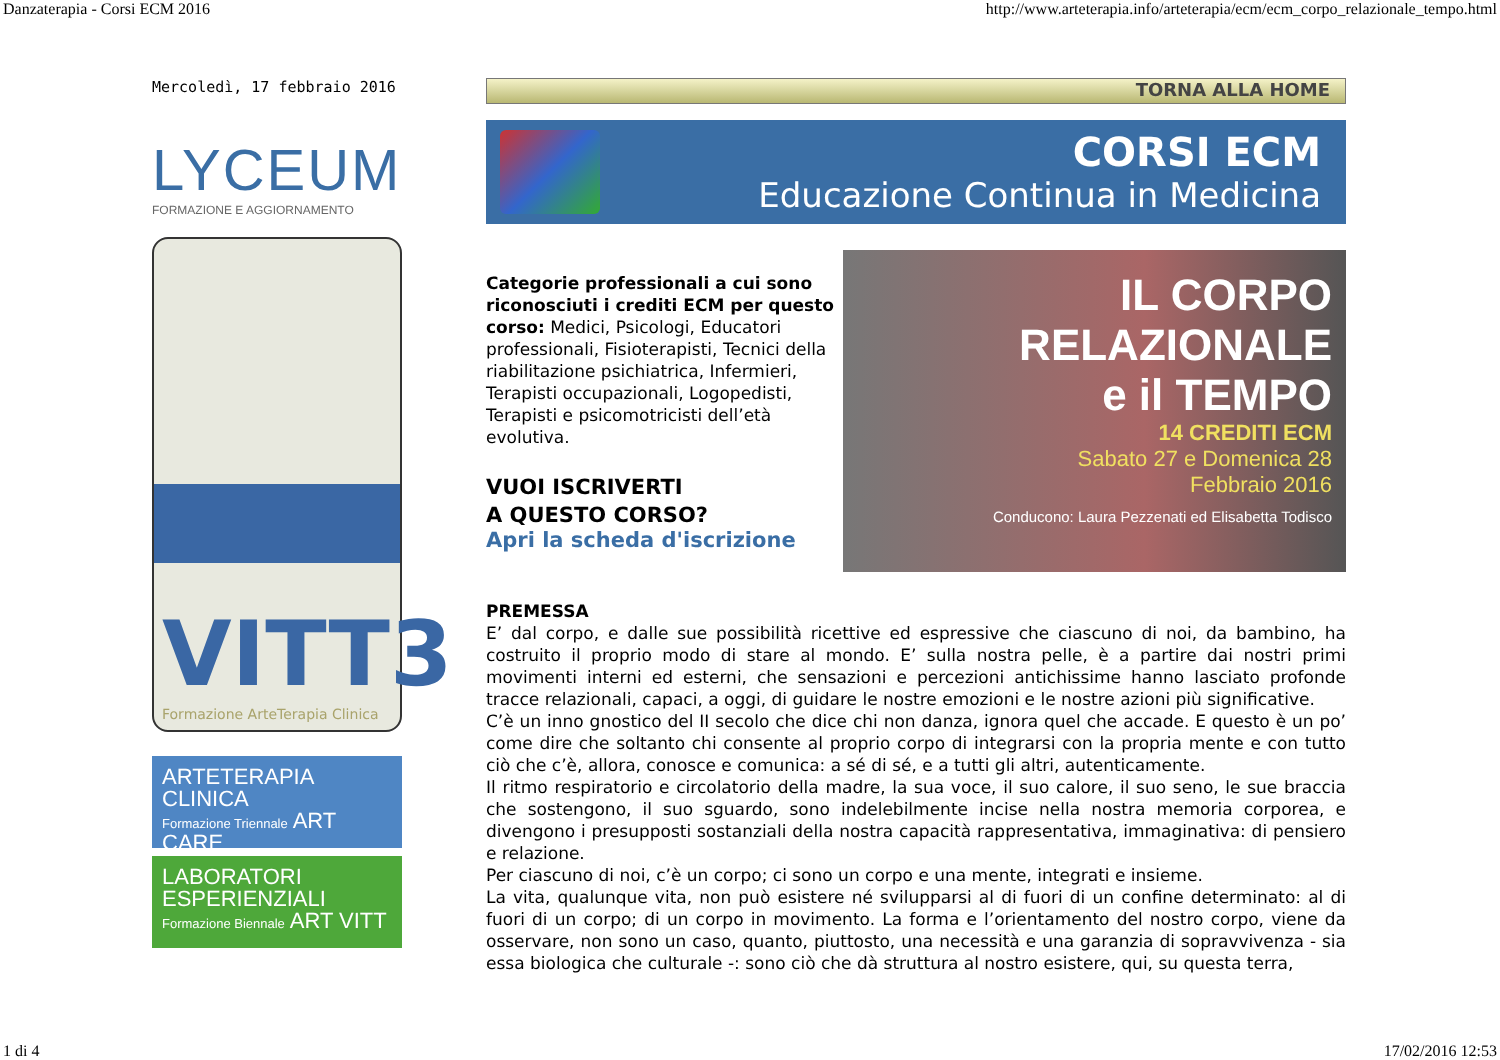Danzaterapia - Corsi ECM 2016 http://www.arteterapia.info/arteterapia/ecm/ecm_corpo_relazionale_tempo.html
Mercoledì, 17 febbraio 2016
LYCEUM
FORMAZIONE E AGGIORNAMENTO
VITT3
Formazione ArteTerapia Clinica
ARTETERAPIA
CLINICA
Formazione Triennale ART CARE
LABORATORI
ESPERIENZIALI
Formazione Biennale ART VITT
TORNA ALLA HOME
CORSI ECM
Educazione Continua in Medicina
Categorie professionali a cui sono riconosciuti i crediti ECM per questo corso: Medici, Psicologi, Educatori professionali, Fisioterapisti, Tecnici della riabilitazione psichiatrica, Infermieri, Terapisti occupazionali, Logopedisti, Terapisti e psicomotricisti dell’età evolutiva.
VUOI ISCRIVERTI
A QUESTO CORSO?
Apri la scheda d'iscrizione
IL CORPO
RELAZIONALE
e il TEMPO
14 CREDITI ECM
Sabato 27 e Domenica 28
Febbraio 2016
Conducono: Laura Pezzenati ed Elisabetta Todisco
PREMESSA
E’ dal corpo, e dalle sue possibilità ricettive ed espressive che ciascuno di noi, da bambino, ha costruito il proprio modo di stare al mondo. E’ sulla nostra pelle, è a partire dai nostri primi movimenti interni ed esterni, che sensazioni e percezioni antichissime hanno lasciato profonde tracce relazionali, capaci, a oggi, di guidare le nostre emozioni e le nostre azioni più significative.
C’è un inno gnostico del II secolo che dice chi non danza, ignora quel che accade. E questo è un po’ come dire che soltanto chi consente al proprio corpo di integrarsi con la propria mente e con tutto ciò che c’è, allora, conosce e comunica: a sé di sé, e a tutti gli altri, autenticamente.
Il ritmo respiratorio e circolatorio della madre, la sua voce, il suo calore, il suo seno, le sue braccia che sostengono, il suo sguardo, sono indelebilmente incise nella nostra memoria corporea, e divengono i presupposti sostanziali della nostra capacità rappresentativa, immaginativa: di pensiero e relazione.
Per ciascuno di noi, c’è un corpo; ci sono un corpo e una mente, integrati e insieme.
La vita, qualunque vita, non può esistere né svilupparsi al di fuori di un confine determinato: al di fuori di un corpo; di un corpo in movimento. La forma e l’orientamento del nostro corpo, viene da osservare, non sono un caso, quanto, piuttosto, una necessità e una garanzia di sopravvivenza - sia essa biologica che culturale -: sono ciò che dà struttura al nostro esistere, qui, su questa terra,
1 di 4 17/02/2016 12:53